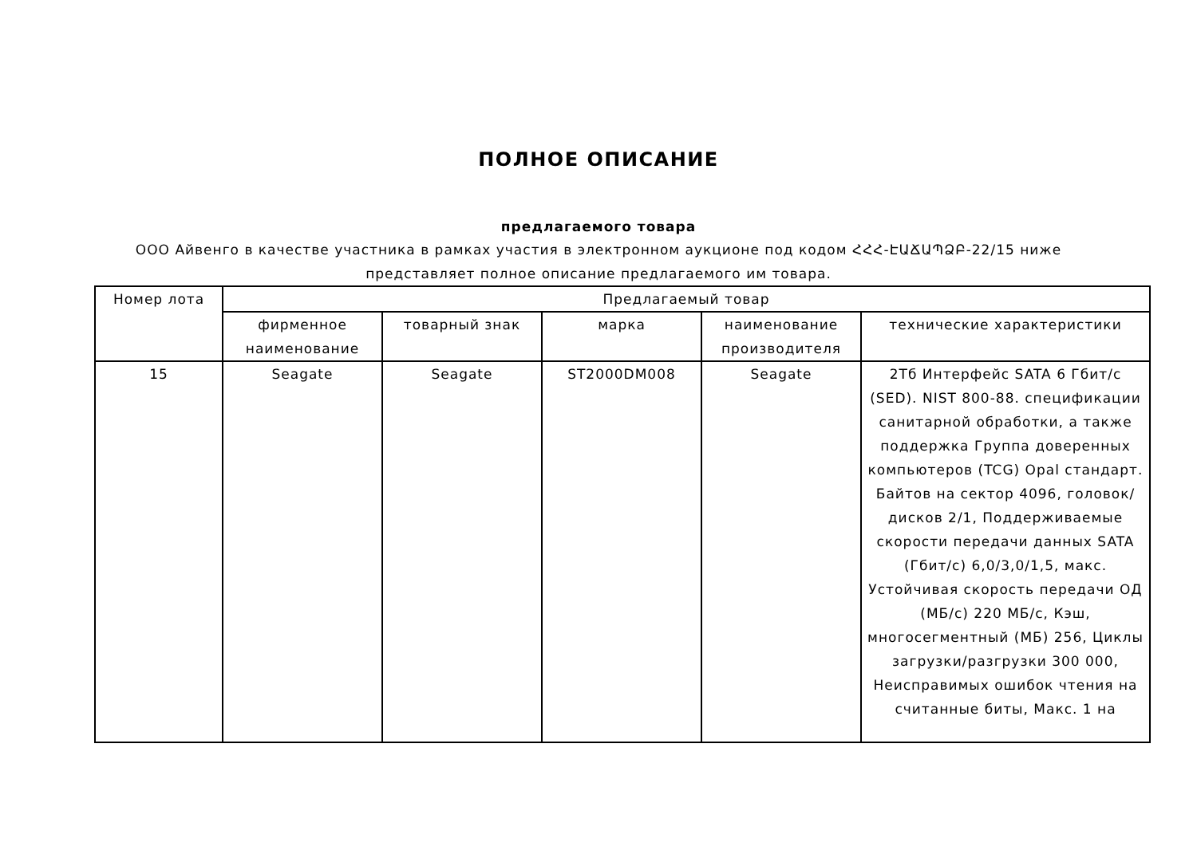ПОЛНОЕ ОПИСАНИЕ
предлагаемого товара
ООО Айвенго в качестве участника в рамках участия в электронном аукционе под кодом ՀՀՀ-ԷԱՃԱՊՁԲ-22/15 ниже представляет полное описание предлагаемого им товара.
| Номер лота | Предлагаемый товар | | | | |
| --- | --- | --- | --- | --- | --- |
| | фирменное наименование | товарный знак | марка | наименование производителя | технические характеристики |
| 15 | Seagate | Seagate | ST2000DM008 | Seagate | 2Тб Интерфейс SATA 6 Гбит/с (SED). NIST 800-88. спецификации санитарной обработки, а также поддержка Группа доверенных компьютеров (TCG) Opal стандарт. Байтов на сектор 4096, головок/дисков 2/1, Поддерживаемые скорости передачи данных SATA (Гбит/с) 6,0/3,0/1,5, макс. Устойчивая скорость передачи ОД (МБ/с) 220 МБ/с, Кэш, многосегментный (МБ) 256, Циклы загрузки/разгрузки 300 000, Неисправимых ошибок чтения на считанные биты, Макс. 1 на |